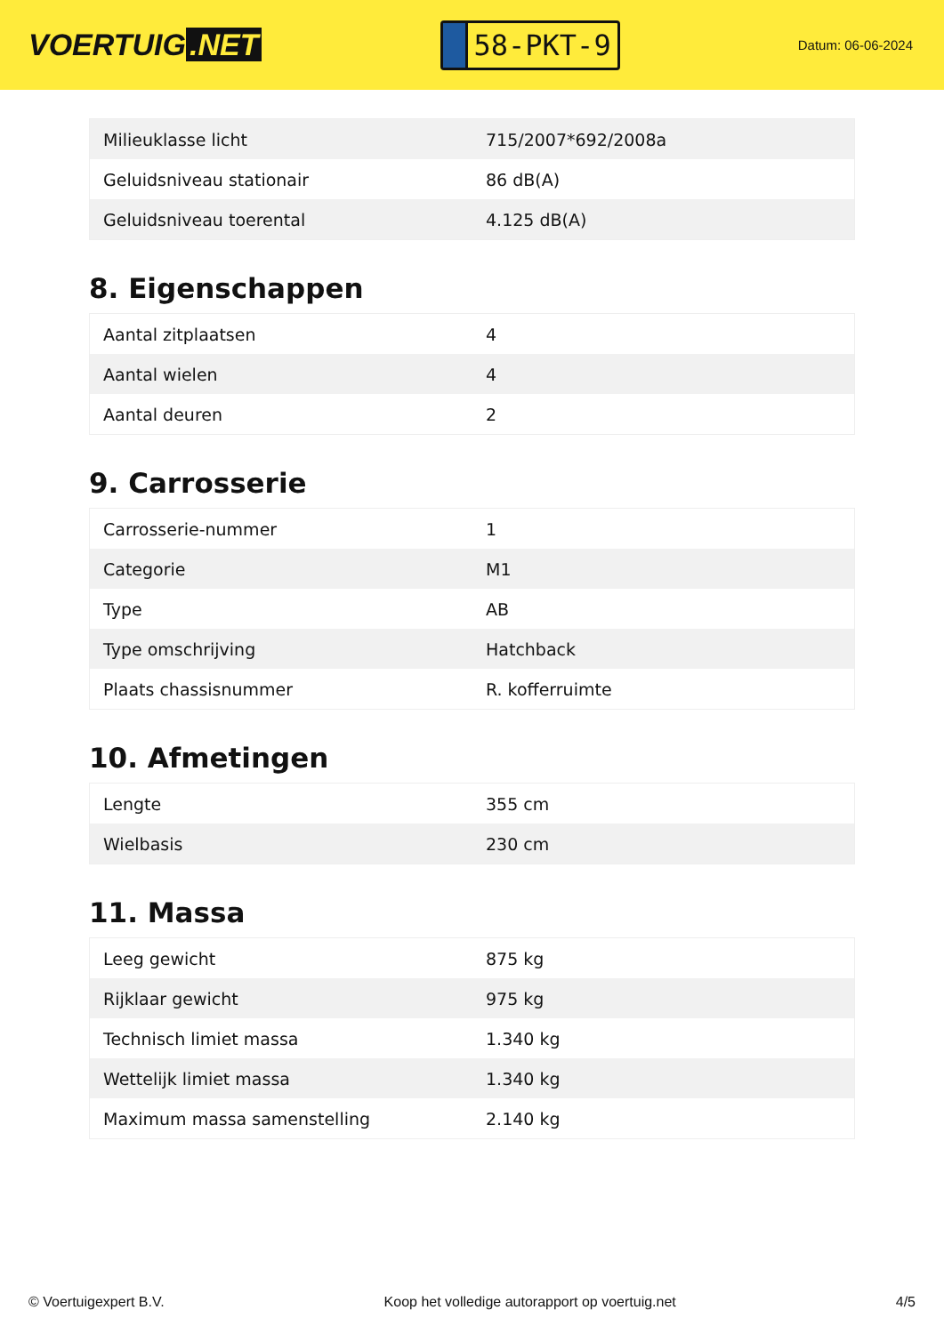VOERTUIG.NET
58-PKT-9
Datum: 06-06-2024
| Milieuklasse licht | 715/2007*692/2008a |
| Geluidsniveau stationair | 86 dB(A) |
| Geluidsniveau toerental | 4.125 dB(A) |
8. Eigenschappen
| Aantal zitplaatsen | 4 |
| Aantal wielen | 4 |
| Aantal deuren | 2 |
9. Carrosserie
| Carrosserie-nummer | 1 |
| Categorie | M1 |
| Type | AB |
| Type omschrijving | Hatchback |
| Plaats chassisnummer | R. kofferruimte |
10. Afmetingen
| Lengte | 355 cm |
| Wielbasis | 230 cm |
11. Massa
| Leeg gewicht | 875 kg |
| Rijklaar gewicht | 975 kg |
| Technisch limiet massa | 1.340 kg |
| Wettelijk limiet massa | 1.340 kg |
| Maximum massa samenstelling | 2.140 kg |
© Voertuigexpert B.V. Koop het volledige autorapport op voertuig.net 4/5